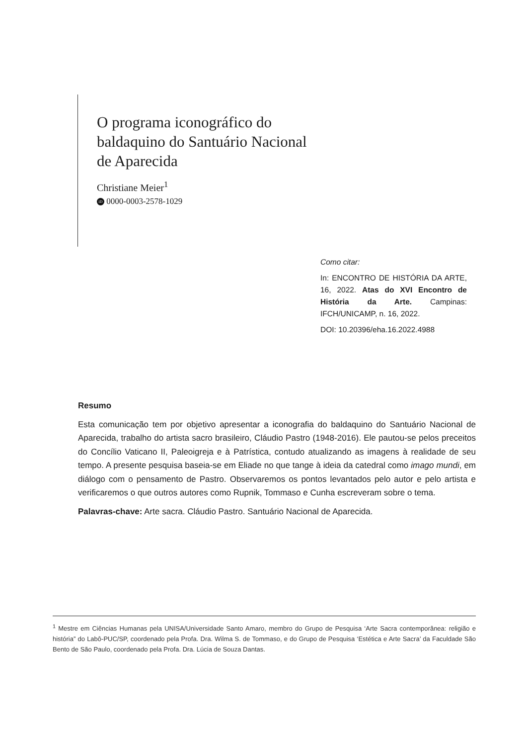O programa iconográfico do
baldaquino do Santuário Nacional
de Aparecida
Christiane Meier<sup>1</sup>
iD 0000-0003-2578-1029
Como citar:
In: ENCONTRO DE HISTÓRIA DA ARTE, 16, 2022. Atas do XVI Encontro de História da Arte. Campinas: IFCH/UNICAMP, n. 16, 2022.
DOI: 10.20396/eha.16.2022.4988
Resumo
Esta comunicação tem por objetivo apresentar a iconografia do baldaquino do Santuário Nacional de Aparecida, trabalho do artista sacro brasileiro, Cláudio Pastro (1948-2016). Ele pautou-se pelos preceitos do Concílio Vaticano II, Paleoigreja e à Patrística, contudo atualizando as imagens à realidade de seu tempo. A presente pesquisa baseia-se em Eliade no que tange à ideia da catedral como imago mundi, em diálogo com o pensamento de Pastro. Observaremos os pontos levantados pelo autor e pelo artista e verificaremos o que outros autores como Rupnik, Tommaso e Cunha escreveram sobre o tema.
Palavras-chave: Arte sacra. Cláudio Pastro. Santuário Nacional de Aparecida.
<sup>1</sup> Mestre em Ciências Humanas pela UNISA/Universidade Santo Amaro, membro do Grupo de Pesquisa ‘Arte Sacra contemporânea: religião e história” do Labô-PUC/SP, coordenado pela Profa. Dra. Wilma S. de Tommaso, e do Grupo de Pesquisa ‘Estética e Arte Sacra’ da Faculdade São Bento de São Paulo, coordenado pela Profa. Dra. Lúcia de Souza Dantas.